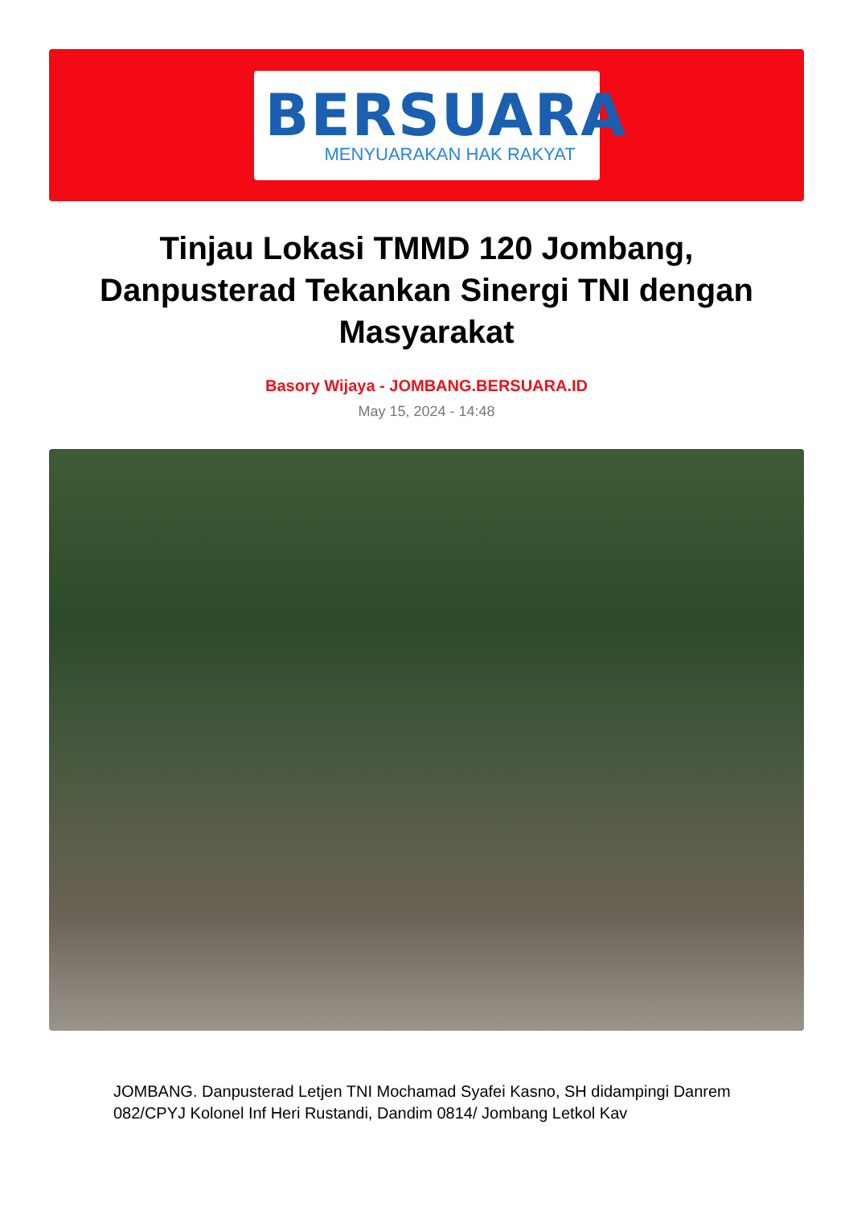BERSUARA
MENYUARAKAN HAK RAKYAT
Tinjau Lokasi TMMD 120 Jombang, Danpusterad Tekankan Sinergi TNI dengan Masyarakat
Basory Wijaya - JOMBANG.BERSUARA.ID
May 15, 2024 - 14:48
JOMBANG. Danpusterad Letjen TNI Mochamad Syafei Kasno, SH didampingi Danrem 082/CPYJ Kolonel Inf Heri Rustandi, Dandim 0814/ Jombang Letkol Kav